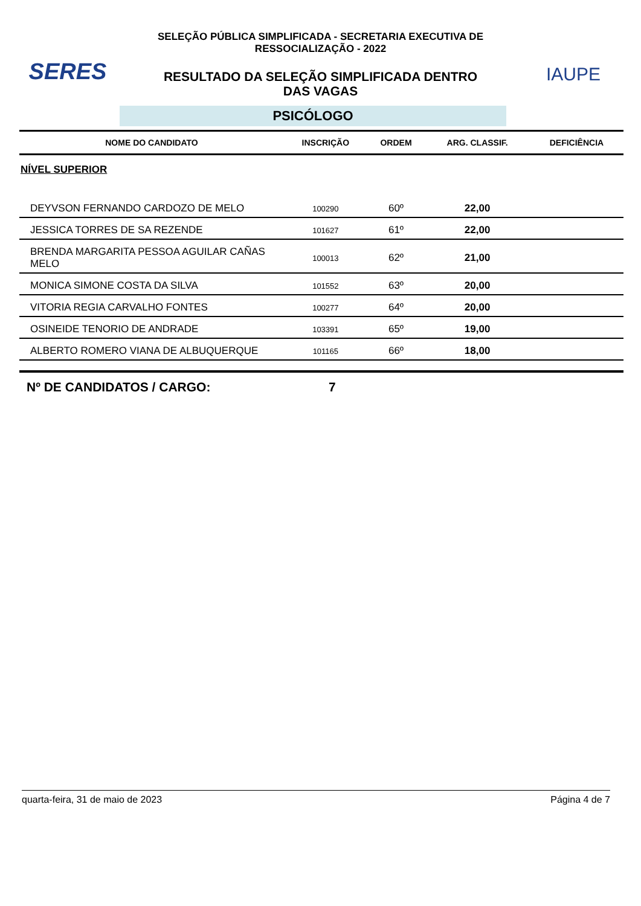SERES
SELEÇÃO PÚBLICA SIMPLIFICADA - SECRETARIA EXECUTIVA DE
RESSOCIALIZAÇÃO - 2022
RESULTADO DA SELEÇÃO SIMPLIFICADA DENTRO
DAS VAGAS
IAUPE
PSICÓLOGO
| NOME DO CANDIDATO | INSCRIÇÃO | ORDEM | ARG. CLASSIF. | DEFICIÊNCIA |
| --- | --- | --- | --- | --- |
| NÍVEL SUPERIOR | | | | |
| DEYVSON FERNANDO CARDOZO DE MELO | 100290 | 60º | 22,00 | |
| JESSICA TORRES DE SA REZENDE | 101627 | 61º | 22,00 | |
| BRENDA MARGARITA PESSOA AGUILAR CAÑAS MELO | 100013 | 62º | 21,00 | |
| MONICA SIMONE COSTA DA SILVA | 101552 | 63º | 20,00 | |
| VITORIA REGIA CARVALHO FONTES | 100277 | 64º | 20,00 | |
| OSINEIDE TENORIO DE ANDRADE | 103391 | 65º | 19,00 | |
| ALBERTO ROMERO VIANA DE ALBUQUERQUE | 101165 | 66º | 18,00 | |
Nº DE CANDIDATOS / CARGO: 7
quarta-feira, 31 de maio de 2023 Página 4 de 7